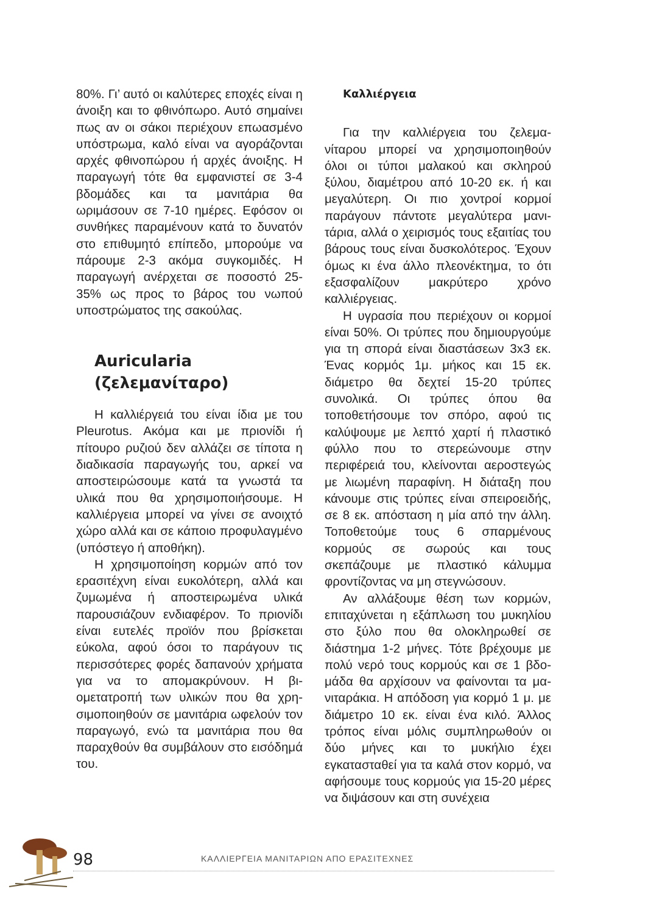80%. Γι’ αυτό οι καλύτερες εποχές εί­ναι η άνοιξη και το φθινόπωρο. Αυτό σημαίνει πως αν οι σάκοι περιέχουν επωασμένο υπόστρωμα, καλό είναι να αγοράζονται αρχές φθινοπώρου ή αρχές άνοιξης. Η παραγωγή τότε θα εμφανιστεί σε 3-4 βδομάδες και τα μανιτάρια θα ωριμάσουν σε 7-10 ημέ­ρες. Εφόσον οι συνθήκες παραμένουν κατά το δυνατόν στο επιθυμητό επίπε­δο, μπορούμε να πάρουμε 2-3 ακόμα συγκομιδές. Η παραγωγή ανέρχεται σε ποσοστό 25-35% ως προς το βά­ρος του νωπού υποστρώματος της σακούλας.
Auricularia
(ζελεμανίταρο)
Η καλλιέργειά του είναι ίδια με του Pleurotus. Ακόμα και με πριονί­δι ή πίτουρο ρυζιού δεν αλλάζει σε τίποτα η διαδικασία παραγωγής του, αρκεί να αποστειρώσουμε κατά τα γνωστά τα υλικά που θα χρησιμο­ποιήσουμε. Η καλλιέργεια μπορεί να γίνει σε ανοιχτό χώρο αλλά και σε κάποιο προφυλαγμένο (υπόστεγο ή αποθήκη).
Η χρησιμοποίηση κορμών από τον ερασιτέχνη είναι ευκολότερη, αλλά και ζυμωμένα ή αποστειρωμένα υλικά παρουσιάζουν ενδιαφέρον. Το πριονί­δι είναι ευτελές προϊόν που βρίσκεται εύκολα, αφού όσοι το παράγουν τις περισσότερες φορές δαπανούν χρή­ματα για να το απομακρύνουν. Η βι­ομετατροπή των υλικών που θα χρη­σιμοποιηθούν σε μανιτάρια ωφελούν τον παραγωγό, ενώ τα μανιτάρια που θα παραχθούν θα συμβάλουν στο ει­σόδημά του.
Καλλιέργεια
Για την καλλιέργεια του ζελεμα­νίταρου μπορεί να χρησιμοποιηθούν όλοι οι τύποι μαλακού και σκληρού ξύλου, διαμέτρου από 10-20 εκ. ή και μεγαλύτερη. Οι πιο χοντροί κορμοί παράγουν πάντοτε μεγαλύτερα μανι­τάρια, αλλά ο χειρισμός τους εξαιτίας του βάρους τους είναι δυσκολότερος. Έχουν όμως κι ένα άλλο πλεονέκτη­μα, το ότι εξασφαλίζουν μακρύτερο χρόνο καλλιέργειας.
Η υγρασία που περιέχουν οι κορ­μοί είναι 50%. Οι τρύπες που δημι­ουργούμε για τη σπορά είναι διαστά­σεων 3x3 εκ. Ένας κορμός 1μ. μήκος και 15 εκ. διάμετρο θα δεχτεί 15-20 τρύπες συνολικά. Οι τρύπες όπου θα τοποθετήσουμε τον σπόρο, αφού τις καλύψουμε με λεπτό χαρτί ή πλαστι­κό φύλλο που το στερεώνουμε στην περιφέρειά του, κλείνονται αεροστε­γώς με λιωμένη παραφίνη. Η διάταξη που κάνουμε στις τρύπες είναι σπει­ροειδής, σε 8 εκ. απόσταση η μία από την άλλη. Τοποθετούμε τους 6 σπαρμένους κορμούς σε σωρούς και τους σκεπάζουμε με πλαστικό κάλυμ­μα φροντίζοντας να μη στεγνώσουν.
Αν αλλάξουμε θέση των κορμών, επιταχύνεται η εξάπλωση του μυκηλί­ου στο ξύλο που θα ολοκληρωθεί σε διάστημα 1-2 μήνες. Τότε βρέχουμε με πολύ νερό τους κορμούς και σε 1 βδο­μάδα θα αρχίσουν να φαίνονται τα μα­νιταράκια. Η απόδοση για κορμό 1 μ. με διάμετρο 10 εκ. είναι ένα κιλό. Άλ­λος τρόπος είναι μόλις συμπληρω­θούν οι δύο μήνες και το μυκήλιο έχει εγκατασταθεί για τα καλά στον κορμό, να αφήσουμε τους κορμούς για 15-20 μέρες να διψάσουν και στη συνέχεια
98 ΚΑΛΛΙΕΡΓΕΙΑ ΜΑΝΙΤΑΡΙΩΝ ΑΠΟ ΕΡΑΣΙΤΕΧΝΕΣ